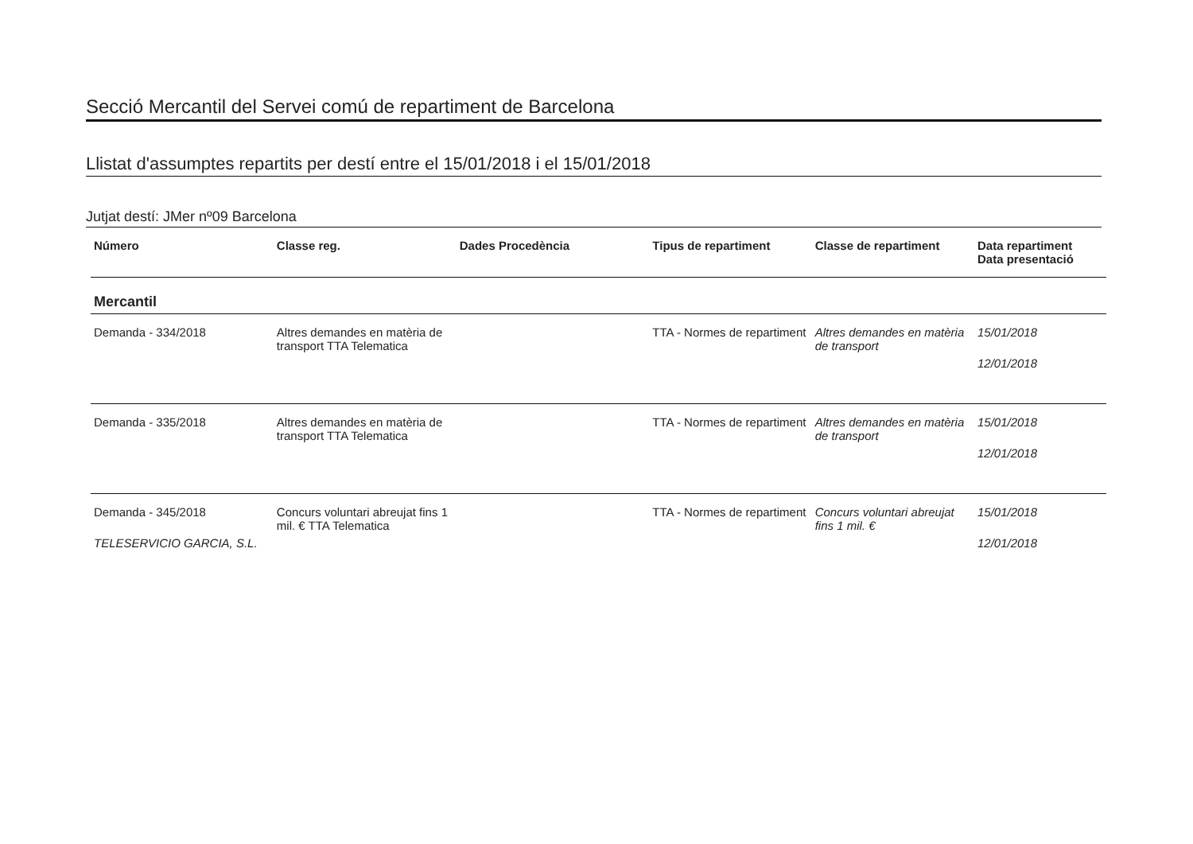Secció Mercantil del Servei comú de repartiment de Barcelona
Llistat d'assumptes repartits per destí entre el 15/01/2018 i el 15/01/2018
Jutjat destí: JMer nº09 Barcelona
| Número | Classe reg. | Dades Procedència | Tipus de repartiment | Classe de repartiment | Data repartiment Data presentació |
| --- | --- | --- | --- | --- | --- |
| Mercantil | | | | | |
| Demanda - 334/2018 | Altres demandes en matèria de transport TTA Telematica | | TTA - Normes de repartiment | Altres demandes en matèria de transport | 15/01/2018 12/01/2018 |
| Demanda - 335/2018 | Altres demandes en matèria de transport TTA Telematica | | TTA - Normes de repartiment | Altres demandes en matèria de transport | 15/01/2018 12/01/2018 |
| Demanda - 345/2018 TELESERVICIO GARCIA, S.L. | Concurs voluntari abreujat fins 1 mil. € TTA Telematica | | TTA - Normes de repartiment | Concurs voluntari abreujat fins 1 mil. € | 15/01/2018 12/01/2018 |